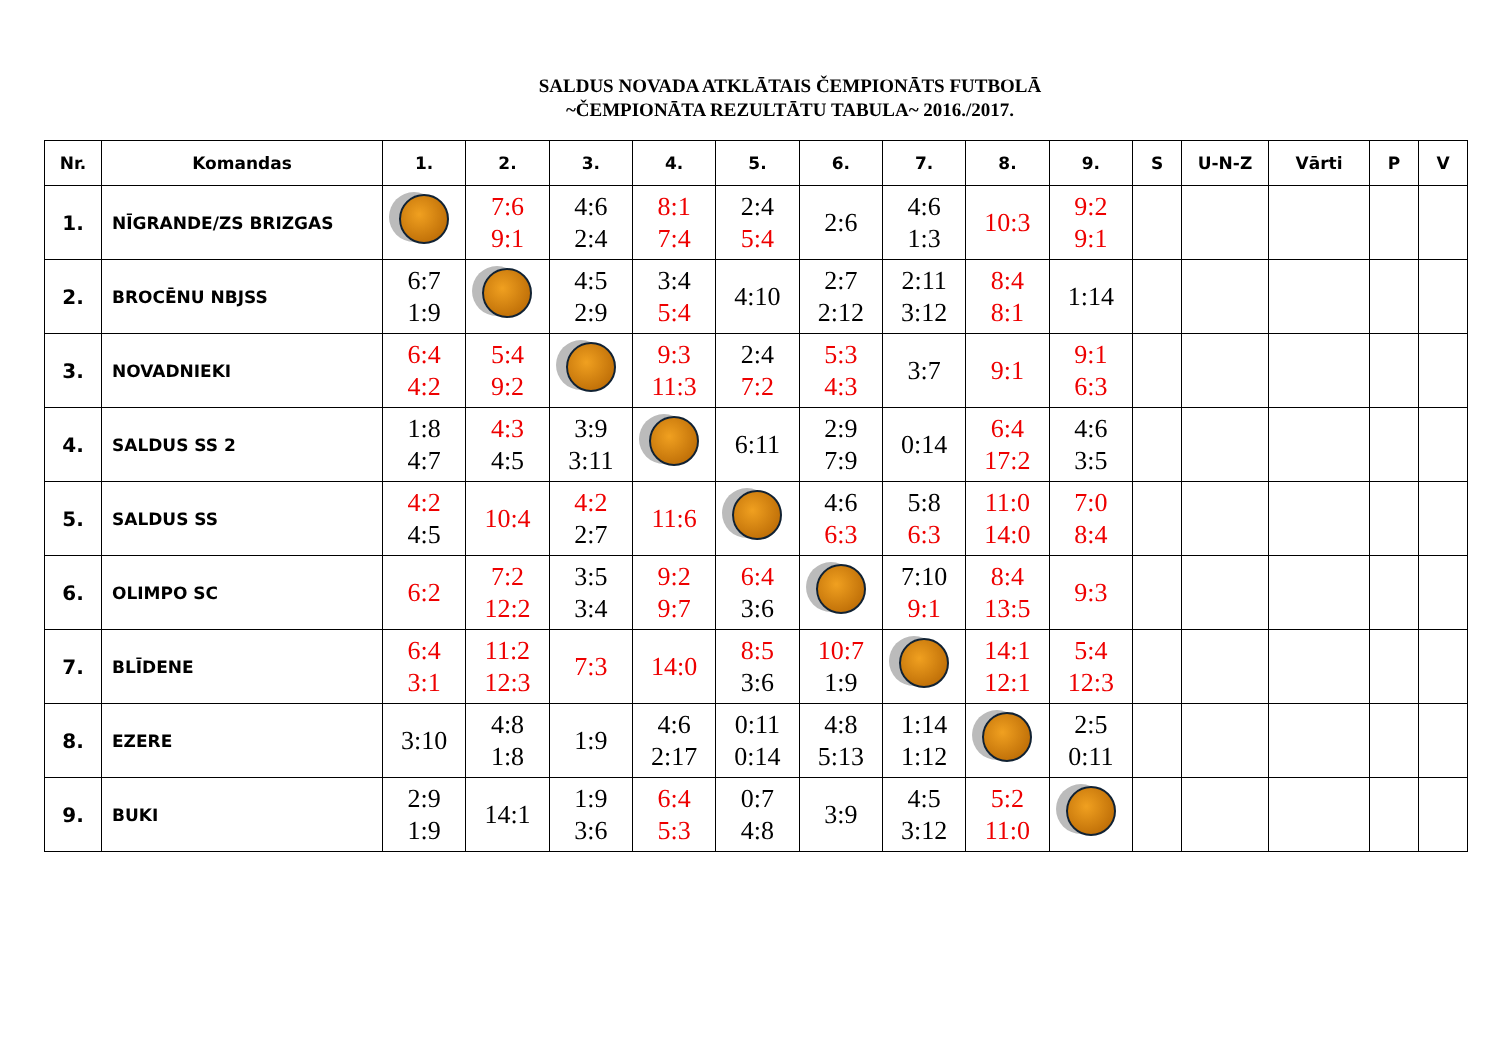SALDUS NOVADA ATKLĀTAIS ČEMPIONĀTS FUTBOLĀ
~ČEMPIONĀTA REZULTĀTU TABULA~ 2016./2017.
| Nr. | Komandas | 1. | 2. | 3. | 4. | 5. | 6. | 7. | 8. | 9. | S | U-N-Z | Vārti | P | V |
| --- | --- | --- | --- | --- | --- | --- | --- | --- | --- | --- | --- | --- | --- | --- | --- |
| 1. | NĪGRANDE/ZS BRIZGAS | | 7:6 9:1 | 4:6 2:4 | 8:1 7:4 | 2:4 5:4 | 2:6 | 4:6 1:3 | 10:3 | 9:2 9:1 | | | | | |
| 2. | BROCĒNU NBJSS | 6:7 1:9 | | 4:5 2:9 | 3:4 5:4 | 4:10 | 2:7 2:12 | 2:11 3:12 | 8:4 8:1 | 1:14 | | | | | |
| 3. | NOVADNIEKI | 6:4 4:2 | 5:4 9:2 | | 9:3 11:3 | 2:4 7:2 | 5:3 4:3 | 3:7 | 9:1 | 9:1 6:3 | | | | | |
| 4. | SALDUS SS 2 | 1:8 4:7 | 4:3 4:5 | 3:9 3:11 | | 6:11 | 2:9 7:9 | 0:14 | 6:4 17:2 | 4:6 3:5 | | | | | |
| 5. | SALDUS SS | 4:2 4:5 | 10:4 | 4:2 2:7 | 11:6 | | 4:6 6:3 | 5:8 6:3 | 11:0 14:0 | 7:0 8:4 | | | | | |
| 6. | OLIMPO SC | 6:2 | 7:2 12:2 | 3:5 3:4 | 9:2 9:7 | 6:4 3:6 | | 7:10 9:1 | 8:4 13:5 | 9:3 | | | | | |
| 7. | BLĪDENE | 6:4 3:1 | 11:2 12:3 | 7:3 | 14:0 | 8:5 3:6 | 10:7 1:9 | | 14:1 12:1 | 5:4 12:3 | | | | | |
| 8. | EZERE | 3:10 | 4:8 1:8 | 1:9 | 4:6 2:17 | 0:11 0:14 | 4:8 5:13 | 1:14 1:12 | | 2:5 0:11 | | | | | |
| 9. | BUKI | 2:9 1:9 | 14:1 | 1:9 3:6 | 6:4 5:3 | 0:7 4:8 | 3:9 | 4:5 3:12 | 5:2 11:0 | | | | | | |